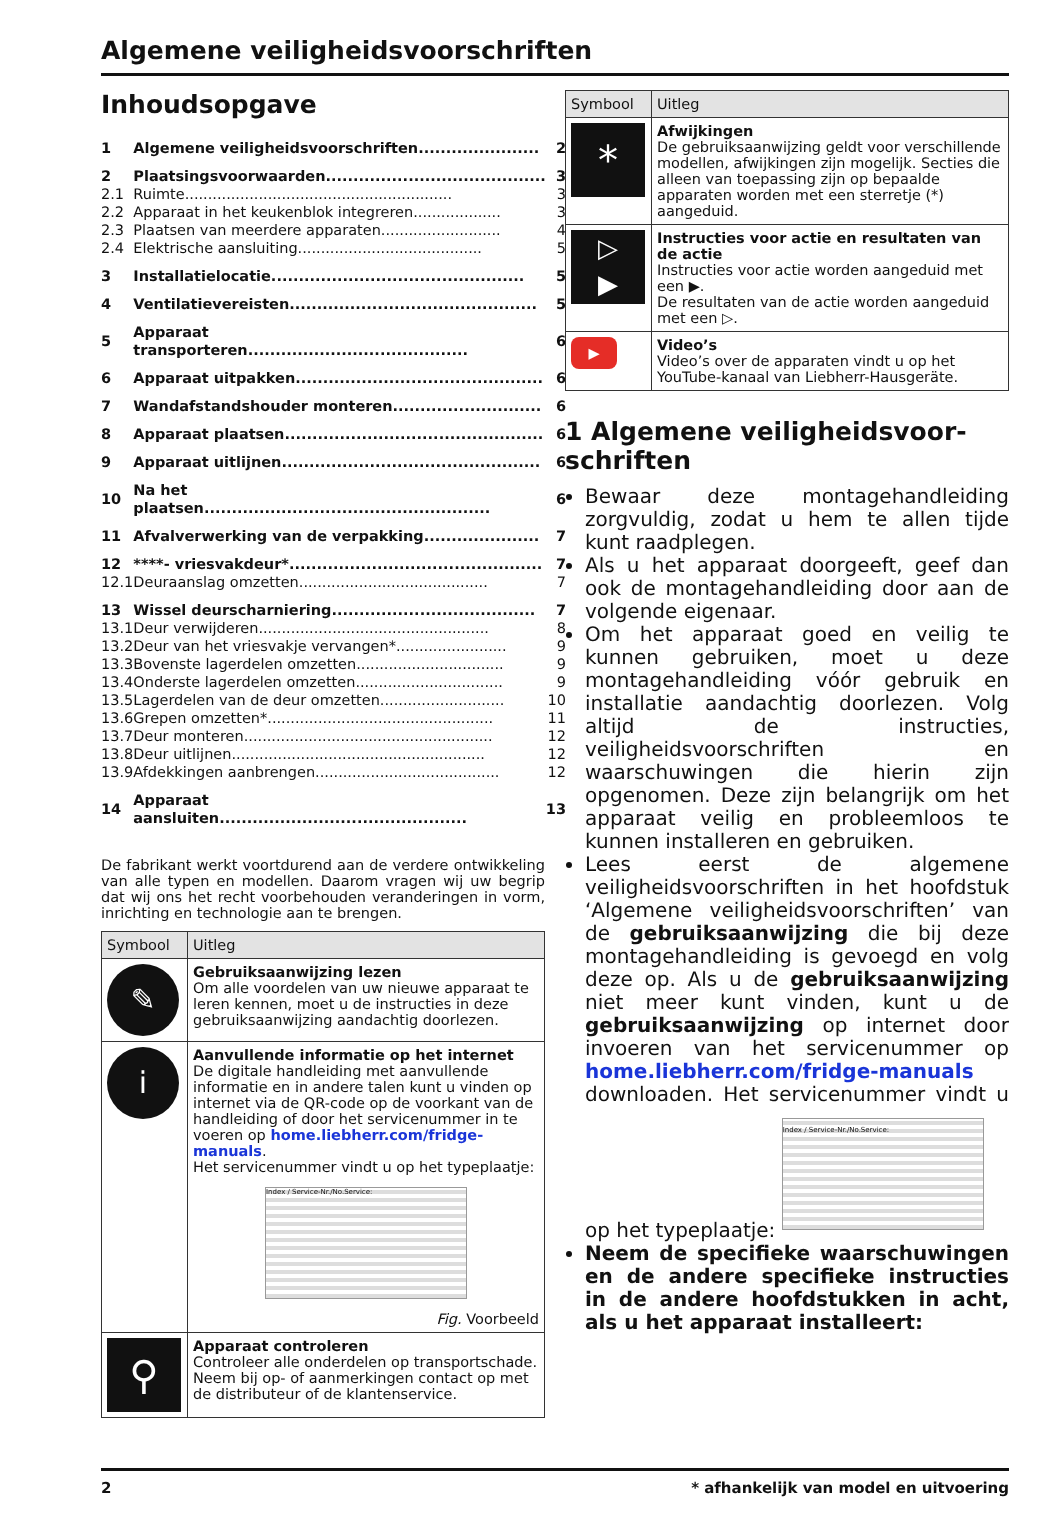Algemene veiligheidsvoorschriften
Inhoudsopgave
| 1 | Algemene veiligheidsvoorschriften...................... | 2 |
| 2 | Plaatsingsvoorwaarden........................................ | 3 |
| 2.1 | Ruimte.......................................................... | 3 |
| 2.2 | Apparaat in het keukenblok integreren................... | 3 |
| 2.3 | Plaatsen van meerdere apparaten.......................... | 4 |
| 2.4 | Elektrische aansluiting........................................ | 5 |
| 3 | Installatielocatie.............................................. | 5 |
| 4 | Ventilatievereisten............................................. | 5 |
| 5 | Apparaat transporteren........................................ | 6 |
| 6 | Apparaat uitpakken............................................. | 6 |
| 7 | Wandafstandshouder monteren........................... | 6 |
| 8 | Apparaat plaatsen............................................... | 6 |
| 9 | Apparaat uitlijnen............................................... | 6 |
| 10 | Na het plaatsen.................................................... | 6 |
| 11 | Afvalverwerking van de verpakking..................... | 7 |
| 12 | ****- vriesvakdeur*.............................................. | 7 |
| 12.1 | Deuraanslag omzetten......................................... | 7 |
| 13 | Wissel deurscharniering..................................... | 7 |
| 13.1 | Deur verwijderen.................................................. | 8 |
| 13.2 | Deur van het vriesvakje vervangen*........................ | 9 |
| 13.3 | Bovenste lagerdelen omzetten................................ | 9 |
| 13.4 | Onderste lagerdelen omzetten................................ | 9 |
| 13.5 | Lagerdelen van de deur omzetten........................... | 10 |
| 13.6 | Grepen omzetten*................................................. | 11 |
| 13.7 | Deur monteren...................................................... | 12 |
| 13.8 | Deur uitlijnen....................................................... | 12 |
| 13.9 | Afdekkingen aanbrengen........................................ | 12 |
| 14 | Apparaat aansluiten............................................. | 13 |
De fabrikant werkt voortdurend aan de verdere ontwikkeling van alle typen en modellen. Daarom vragen wij uw begrip dat wij ons het recht voorbehouden veranderingen in vorm, inrichting en technologie aan te brengen.
| Symbool | Uitleg |
| --- | --- |
| ✎ | Gebruiksaanwijzing lezen Om alle voordelen van uw nieuwe apparaat te leren kennen, moet u de instructies in deze gebruiksaanwijzing aandachtig doorlezen. |
| i | Aanvullende informatie op het internet De digitale handleiding met aanvullende informatie en in andere talen kunt u vinden op internet via de QR-code op de voorkant van de handleiding of door het servicenummer in te voeren op home.liebherr.com/fridge-manuals . Het servicenummer vindt u op het typeplaatje: Index / Service-Nr./No.Service: Fig. Voorbeeld |
| ⚲ | Apparaat controleren Controleer alle onderdelen op transportschade. Neem bij op- of aanmerkingen contact op met de distributeur of de klantenservice. |
| Symbool | Uitleg |
| --- | --- |
| * | Afwijkingen De gebruiksaanwijzing geldt voor verschillende modellen, afwijkingen zijn mogelijk. Secties die alleen van toepassing zijn op bepaalde apparaten worden met een sterretje (*) aangeduid. |
| ▷ ▶ | Instructies voor actie en resultaten van de actie Instructies voor actie worden aangeduid met een ▶. De resultaten van de actie worden aangeduid met een ▷. |
| ▶ | Video’s Video’s over de apparaten vindt u op het YouTube-kanaal van Liebherr-Hausgeräte. |
1 Algemene veiligheidsvoor-schriften
Bewaar deze montagehandleiding zorgvuldig, zodat u hem te allen tijde kunt raadplegen.
Als u het apparaat doorgeeft, geef dan ook de montagehandleiding door aan de volgende eigenaar.
Om het apparaat goed en veilig te kunnen gebruiken, moet u deze montagehandleiding vóór gebruik en installatie aandachtig doorlezen. Volg altijd de instructies, veiligheidsvoorschriften en waarschuwingen die hierin zijn opgenomen. Deze zijn belangrijk om het apparaat veilig en probleemloos te kunnen installeren en gebruiken.
Lees eerst de algemene veiligheidsvoorschriften in het hoofdstuk ‘Algemene veiligheidsvoorschriften’ van de gebruiksaanwijzing die bij deze montagehandleiding is gevoegd en volg deze op. Als u de gebruiksaanwijzing niet meer kunt vinden, kunt u de gebruiksaanwijzing op internet door invoeren van het servicenummer op home.liebherr.com/fridge-manuals downloaden. Het servicenummer vindt u op het typeplaatje:
Index / Service-Nr./No.Service:
Neem de specifieke waarschuwingen en de andere specifieke instructies in de andere hoofdstukken in acht, als u het apparaat installeert:
2 * afhankelijk van model en uitvoering